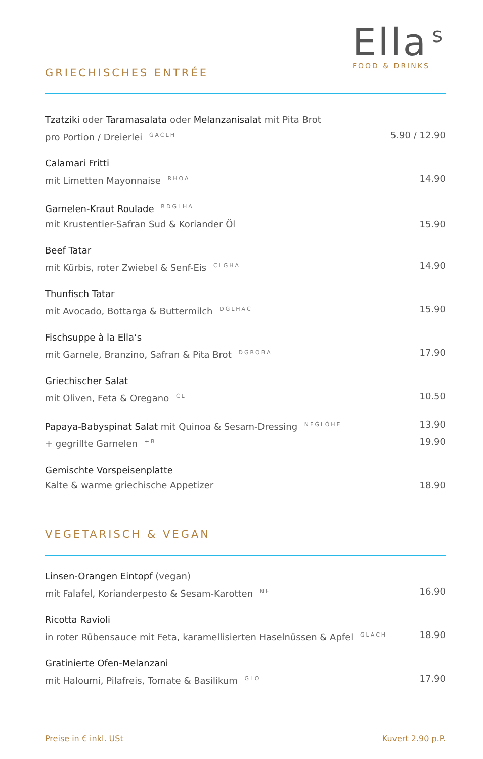Ella<sup>s</sup>
FOOD & DRINKS
GRIECHISCHES ENTRÉE
Tzatziki oder Taramasalata oder Melanzanisalat mit Pita Brot
pro Portion / Dreierlei <sup>GACLH</sup> 5.90 / 12.90
Calamari Fritti
mit Limetten Mayonnaise <sup>RHOA</sup> 14.90
Garnelen-Kraut Roulade <sup>RDGLHA</sup>
mit Krustentier-Safran Sud & Koriander Öl 15.90
Beef Tatar
mit Kürbis, roter Zwiebel & Senf-Eis <sup>CLGHA</sup> 14.90
Thunfisch Tatar
mit Avocado, Bottarga & Buttermilch <sup>DGLHAC</sup> 15.90
Fischsuppe à la Ella‘s
mit Garnele, Branzino, Safran & Pita Brot <sup>DGROBA</sup> 17.90
Griechischer Salat
mit Oliven, Feta & Oregano <sup>CL</sup> 10.50
Papaya-Babyspinat Salat mit Quinoa & Sesam-Dressing <sup>NFGLOHE</sup> 13.90
+ gegrillte Garnelen <sup>+B</sup> 19.90
Gemischte Vorspeisenplatte
Kalte & warme griechische Appetizer 18.90
VEGETARISCH & VEGAN
Linsen-Orangen Eintopf (vegan)
mit Falafel, Korianderpesto & Sesam-Karotten <sup>NF</sup> 16.90
Ricotta Ravioli
in roter Rübensauce mit Feta, karamellisierten Haselnüssen & Apfel <sup>GLACH</sup> 18.90
Gratinierte Ofen-Melanzani
mit Haloumi, Pilafreis, Tomate & Basilikum <sup>GLO</sup> 17.90
Preise in € inkl. USt Kuvert 2.90 p.P.